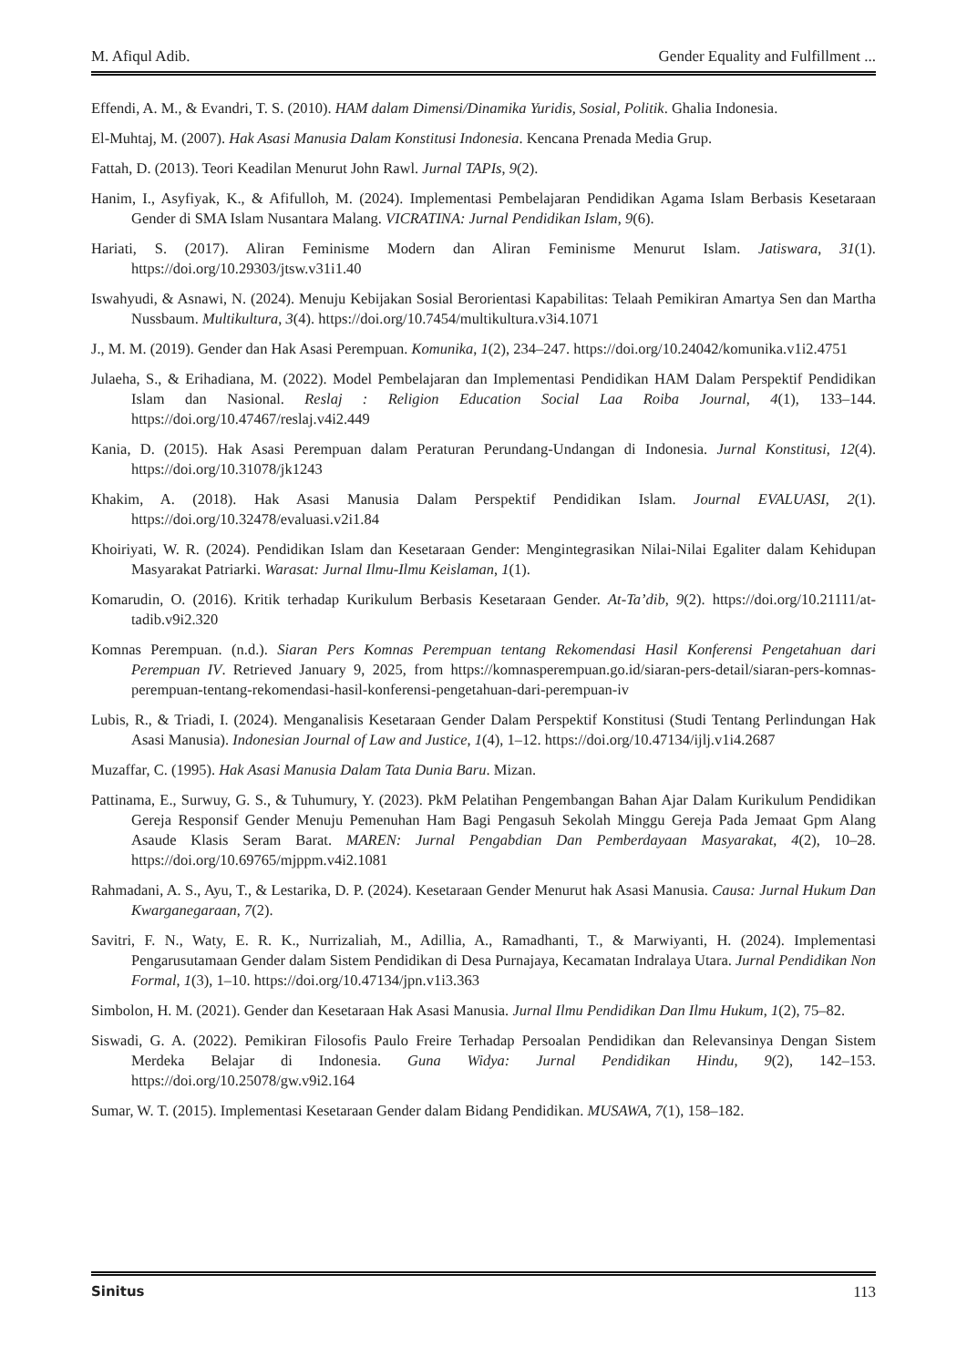M. Afiqul Adib. Gender Equality and Fulfillment ...
Effendi, A. M., & Evandri, T. S. (2010). HAM dalam Dimensi/Dinamika Yuridis, Sosial, Politik. Ghalia Indonesia.
El-Muhtaj, M. (2007). Hak Asasi Manusia Dalam Konstitusi Indonesia. Kencana Prenada Media Grup.
Fattah, D. (2013). Teori Keadilan Menurut John Rawl. Jurnal TAPIs, 9(2).
Hanim, I., Asyfiyak, K., & Afifulloh, M. (2024). Implementasi Pembelajaran Pendidikan Agama Islam Berbasis Kesetaraan Gender di SMA Islam Nusantara Malang. VICRATINA: Jurnal Pendidikan Islam, 9(6).
Hariati, S. (2017). Aliran Feminisme Modern dan Aliran Feminisme Menurut Islam. Jatiswara, 31(1). https://doi.org/10.29303/jtsw.v31i1.40
Iswahyudi, & Asnawi, N. (2024). Menuju Kebijakan Sosial Berorientasi Kapabilitas: Telaah Pemikiran Amartya Sen dan Martha Nussbaum. Multikultura, 3(4). https://doi.org/10.7454/multikultura.v3i4.1071
J., M. M. (2019). Gender dan Hak Asasi Perempuan. Komunika, 1(2), 234–247. https://doi.org/10.24042/komunika.v1i2.4751
Julaeha, S., & Erihadiana, M. (2022). Model Pembelajaran dan Implementasi Pendidikan HAM Dalam Perspektif Pendidikan Islam dan Nasional. Reslaj : Religion Education Social Laa Roiba Journal, 4(1), 133–144. https://doi.org/10.47467/reslaj.v4i2.449
Kania, D. (2015). Hak Asasi Perempuan dalam Peraturan Perundang-Undangan di Indonesia. Jurnal Konstitusi, 12(4). https://doi.org/10.31078/jk1243
Khakim, A. (2018). Hak Asasi Manusia Dalam Perspektif Pendidikan Islam. Journal EVALUASI, 2(1). https://doi.org/10.32478/evaluasi.v2i1.84
Khoiriyati, W. R. (2024). Pendidikan Islam dan Kesetaraan Gender: Mengintegrasikan Nilai-Nilai Egaliter dalam Kehidupan Masyarakat Patriarki. Warasat: Jurnal Ilmu-Ilmu Keislaman, 1(1).
Komarudin, O. (2016). Kritik terhadap Kurikulum Berbasis Kesetaraan Gender. At-Ta’dib, 9(2). https://doi.org/10.21111/at-tadib.v9i2.320
Komnas Perempuan. (n.d.). Siaran Pers Komnas Perempuan tentang Rekomendasi Hasil Konferensi Pengetahuan dari Perempuan IV. Retrieved January 9, 2025, from https://komnasperempuan.go.id/siaran-pers-detail/siaran-pers-komnas-perempuan-tentang-rekomendasi-hasil-konferensi-pengetahuan-dari-perempuan-iv
Lubis, R., & Triadi, I. (2024). Menganalisis Kesetaraan Gender Dalam Perspektif Konstitusi (Studi Tentang Perlindungan Hak Asasi Manusia). Indonesian Journal of Law and Justice, 1(4), 1–12. https://doi.org/10.47134/ijlj.v1i4.2687
Muzaffar, C. (1995). Hak Asasi Manusia Dalam Tata Dunia Baru. Mizan.
Pattinama, E., Surwuy, G. S., & Tuhumury, Y. (2023). PkM Pelatihan Pengembangan Bahan Ajar Dalam Kurikulum Pendidikan Gereja Responsif Gender Menuju Pemenuhan Ham Bagi Pengasuh Sekolah Minggu Gereja Pada Jemaat Gpm Alang Asaude Klasis Seram Barat. MAREN: Jurnal Pengabdian Dan Pemberdayaan Masyarakat, 4(2), 10–28. https://doi.org/10.69765/mjppm.v4i2.1081
Rahmadani, A. S., Ayu, T., & Lestarika, D. P. (2024). Kesetaraan Gender Menurut hak Asasi Manusia. Causa: Jurnal Hukum Dan Kwarganegaraan, 7(2).
Savitri, F. N., Waty, E. R. K., Nurrizaliah, M., Adillia, A., Ramadhanti, T., & Marwiyanti, H. (2024). Implementasi Pengarusutamaan Gender dalam Sistem Pendidikan di Desa Purnajaya, Kecamatan Indralaya Utara. Jurnal Pendidikan Non Formal, 1(3), 1–10. https://doi.org/10.47134/jpn.v1i3.363
Simbolon, H. M. (2021). Gender dan Kesetaraan Hak Asasi Manusia. Jurnal Ilmu Pendidikan Dan Ilmu Hukum, 1(2), 75–82.
Siswadi, G. A. (2022). Pemikiran Filosofis Paulo Freire Terhadap Persoalan Pendidikan dan Relevansinya Dengan Sistem Merdeka Belajar di Indonesia. Guna Widya: Jurnal Pendidikan Hindu, 9(2), 142–153. https://doi.org/10.25078/gw.v9i2.164
Sumar, W. T. (2015). Implementasi Kesetaraan Gender dalam Bidang Pendidikan. MUSAWA, 7(1), 158–182.
Sinitus 113